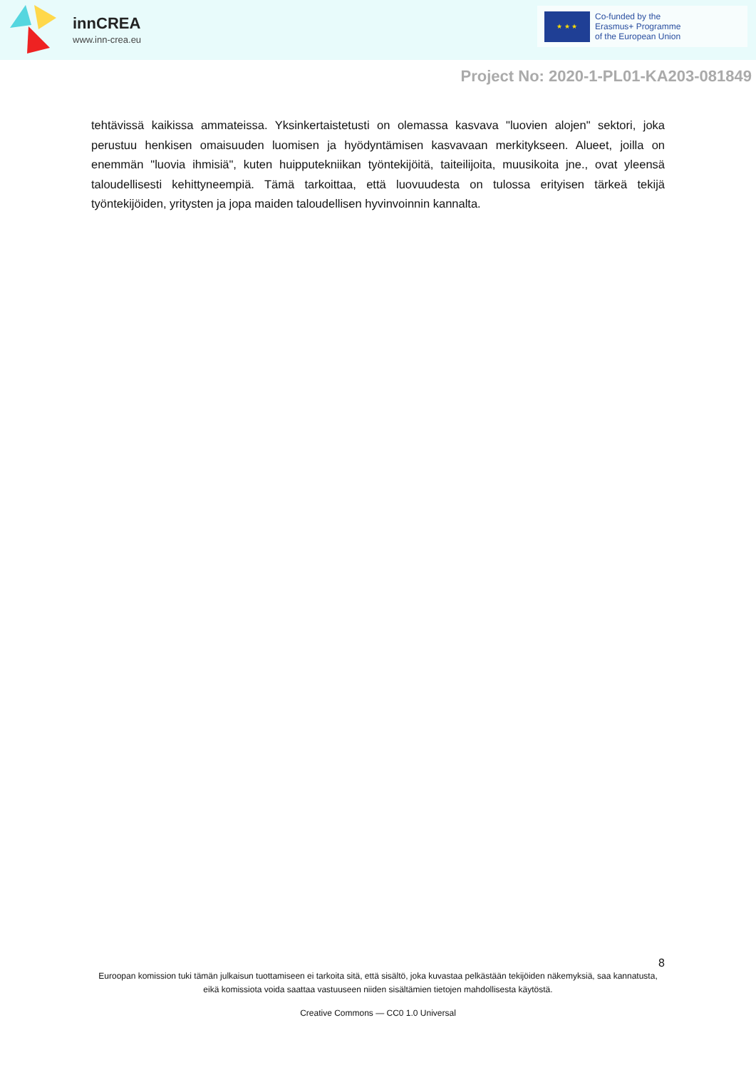innCREA
www.inn-crea.eu
★ ★ ★
Co-funded by the
Erasmus+ Programme
of the European Union
Project No: 2020-1-PL01-KA203-081849
tehtävissä kaikissa ammateissa. Yksinkertaistetusti on olemassa kasvava "luovien alojen" sektori, joka perustuu henkisen omaisuuden luomisen ja hyödyntämisen kasvavaan merkitykseen. Alueet, joilla on enemmän "luovia ihmisiä", kuten huipputekniikan työntekijöitä, taiteilijoita, muusikoita jne., ovat yleensä taloudellisesti kehittyneempiä. Tämä tarkoittaa, että luovuudesta on tulossa erityisen tärkeä tekijä työntekijöiden, yritysten ja jopa maiden taloudellisen hyvinvoinnin kannalta.
8
Euroopan komission tuki tämän julkaisun tuottamiseen ei tarkoita sitä, että sisältö, joka kuvastaa pelkästään tekijöiden näkemyksiä, saa kannatusta, eikä komissiota voida saattaa vastuuseen niiden sisältämien tietojen mahdollisesta käytöstä.
Creative Commons — CC0 1.0 Universal